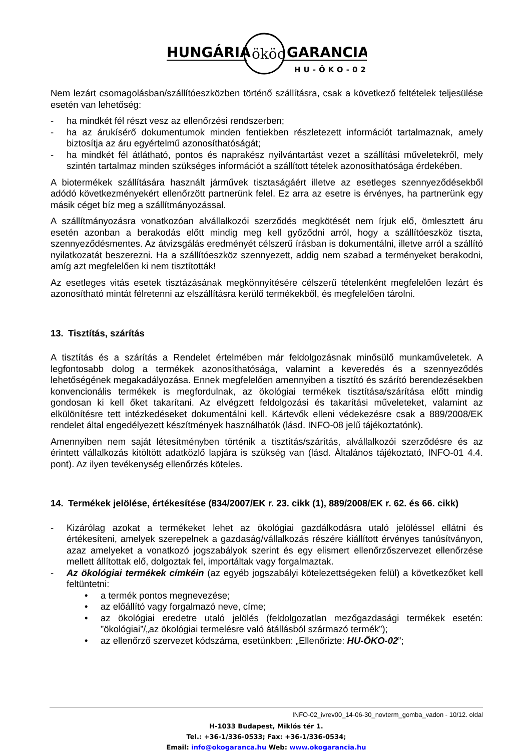HUNGÁRIA
ököo
GARANCIA
HU-ÖKO-02
Nem lezárt csomagolásban/szállítóeszközben történő szállításra, csak a következő feltételek teljesülése esetén van lehetőség:
- ha mindkét fél részt vesz az ellenőrzési rendszerben;
- ha az árukísérő dokumentumok minden fentiekben részletezett információt tartalmaznak, amely biztosítja az áru egyértelmű azonosíthatóságát;
- ha mindkét fél átlátható, pontos és naprakész nyilvántartást vezet a szállítási műveletekről, mely szintén tartalmaz minden szükséges információt a szállított tételek azonosíthatósága érdekében.
A biotermékek szállítására használt járművek tisztaságáért illetve az esetleges szennyeződésekből adódó következményekért ellenőrzött partnerünk felel. Ez arra az esetre is érvényes, ha partnerünk egy másik céget bíz meg a szállítmányozással.
A szállítmányozásra vonatkozóan alvállalkozói szerződés megkötését nem írjuk elő, ömlesztett áru esetén azonban a berakodás előtt mindig meg kell győződni arról, hogy a szállítóeszköz tiszta, szennyeződésmentes. Az átvizsgálás eredményét célszerű írásban is dokumentálni, illetve arról a szállító nyilatkozatát beszerezni. Ha a szállítóeszköz szennyezett, addig nem szabad a terményeket berakodni, amíg azt megfelelően ki nem tisztították!
Az esetleges vitás esetek tisztázásának megkönnyítésére célszerű tételenként megfelelően lezárt és azonosítható mintát félretenni az elszállításra kerülő termékekből, és megfelelően tárolni.
13. Tisztítás, szárítás
A tisztítás és a szárítás a Rendelet értelmében már feldolgozásnak minősülő munkaműveletek. A legfontosabb dolog a termékek azonosíthatósága, valamint a keveredés és a szennyeződés lehetőségének megakadályozása. Ennek megfelelően amennyiben a tisztító és szárító berendezésekben konvencionális termékek is megfordulnak, az ökológiai termékek tisztítása/szárítása előtt mindig gondosan ki kell őket takarítani. Az elvégzett feldolgozási és takarítási műveleteket, valamint az elkülönítésre tett intézkedéseket dokumentálni kell. Kártevők elleni védekezésre csak a 889/2008/EK rendelet által engedélyezett készítmények használhatók (lásd. INFO-08 jelű tájékoztatónk).
Amennyiben nem saját létesítményben történik a tisztítás/szárítás, alvállalkozói szerződésre és az érintett vállalkozás kitöltött adatközlő lapjára is szükség van (lásd. Általános tájékoztató, INFO-01 4.4. pont). Az ilyen tevékenység ellenőrzés köteles.
14. Termékek jelölése, értékesítése (834/2007/EK r. 23. cikk (1), 889/2008/EK r. 62. és 66. cikk)
- Kizárólag azokat a termékeket lehet az ökológiai gazdálkodásra utaló jelöléssel ellátni és értékesíteni, amelyek szerepelnek a gazdaság/vállalkozás részére kiállított érvényes tanúsítványon, azaz amelyeket a vonatkozó jogszabályok szerint és egy elismert ellenőrzőszervezet ellenőrzése mellett állítottak elő, dolgoztak fel, importáltak vagy forgalmaztak.
- Az ökológiai termékek címkéin (az egyéb jogszabályi kötelezettségeken felül) a következőket kell feltüntetni:
• a termék pontos megnevezése;
• az előállító vagy forgalmazó neve, címe;
• az ökológiai eredetre utaló jelölés (feldolgozatlan mezőgazdasági termékek esetén: ”ökológiai”/„az ökológiai termelésre való átállásból származó termék”);
• az ellenőrző szervezet kódszáma, esetünkben: „Ellenőrizte: HU-ÖKO-02”;
INFO-02_ivrev00_14-06-30_novterm_gomba_vadon - 10/12. oldal
H-1033 Budapest, Miklós tér 1.
Tel.: +36-1/336-0533; Fax: +36-1/336-0534;
Email: info@okogaranca.hu Web: www.okogarancia.hu